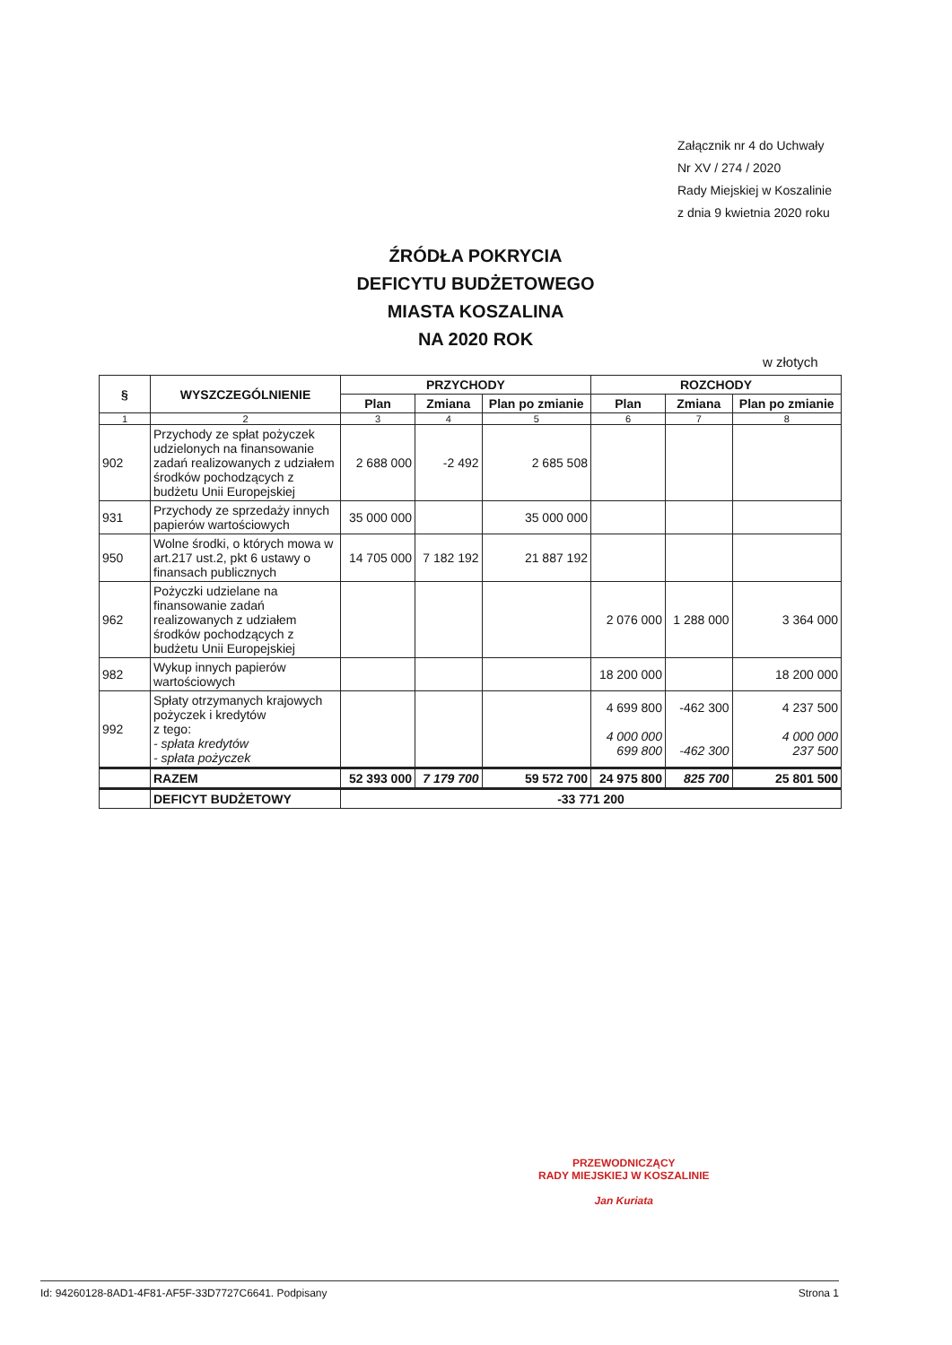Załącznik nr 4 do Uchwały
Nr XV / 274 / 2020
Rady Miejskiej w Koszalinie
z dnia 9 kwietnia 2020 roku
ŹRÓDŁA POKRYCIA
DEFICYTU BUDŻETOWEGO
MIASTA KOSZALINA
NA 2020 ROK
w złotych
| § | WYSZCZEGÓLNIENIE | PRZYCHODY | | | ROZCHODY | | |
| --- | --- | --- | --- | --- | --- | --- | --- |
| | | Plan | Zmiana | Plan po zmianie | Plan | Zmiana | Plan po zmianie |
| 1 | 2 | 3 | 4 | 5 | 6 | 7 | 8 |
| 902 | Przychody ze spłat pożyczek udzielonych na finansowanie zadań realizowanych z udziałem środków pochodzących z budżetu Unii Europejskiej | 2 688 000 | -2 492 | 2 685 508 | | | |
| 931 | Przychody ze sprzedaży innych papierów wartościowych | 35 000 000 | | 35 000 000 | | | |
| 950 | Wolne środki, o których mowa w art.217 ust.2, pkt 6 ustawy o finansach publicznych | 14 705 000 | 7 182 192 | 21 887 192 | | | |
| 962 | Pożyczki udzielane na finansowanie zadań realizowanych z udziałem środków pochodzących z budżetu Unii Europejskiej | | | | 2 076 000 | 1 288 000 | 3 364 000 |
| 982 | Wykup innych papierów wartościowych | | | | 18 200 000 | | 18 200 000 |
| 992 | Spłaty otrzymanych krajowych pożyczek i kredytów z tego: - spłata kredytów - spłata pożyczek | | | | 4 699 800 4 000 000 699 800 | -462 300 -462 300 | 4 237 500 4 000 000 237 500 |
| | RAZEM | 52 393 000 | 7 179 700 | 59 572 700 | 24 975 800 | 825 700 | 25 801 500 |
| | DEFICYT BUDŻETOWY | -33 771 200 | | | | | |
PRZEWODNICZĄCY
RADY MIEJSKIEJ W KOSZALINIE
Jan Kuriata
Id: 94260128-8AD1-4F81-AF5F-33D7727C6641. Podpisany Strona 1